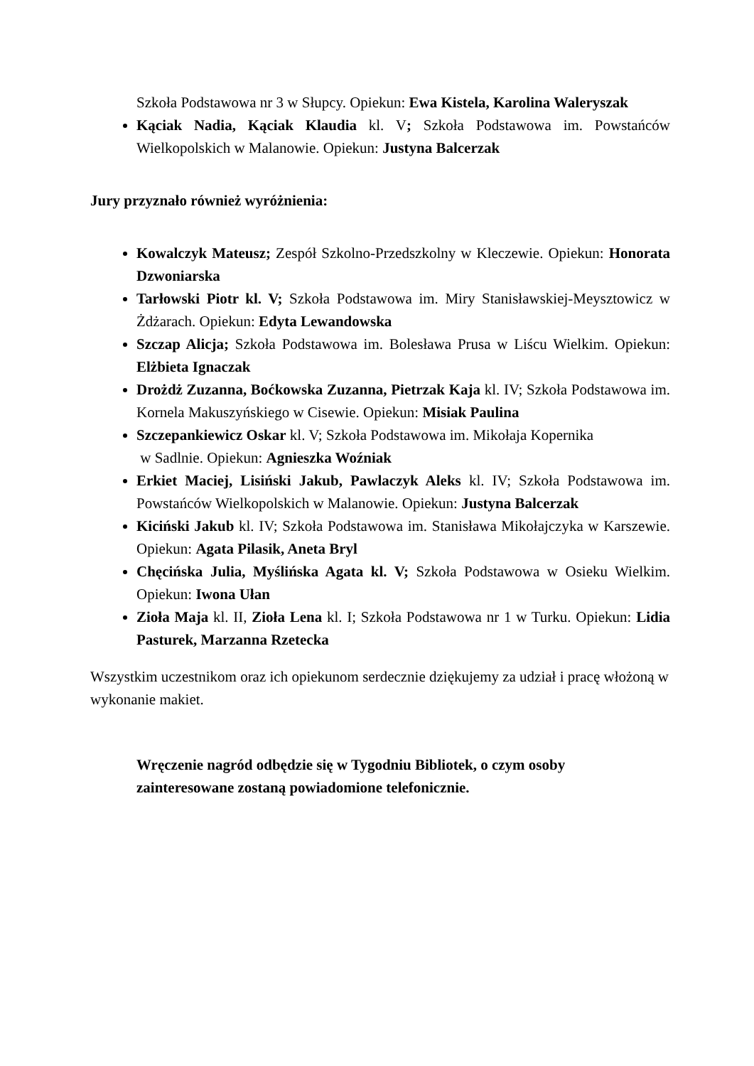Szkoła Podstawowa nr 3 w Słupcy. Opiekun: Ewa Kistela, Karolina Waleryszak
Kąciak Nadia, Kąciak Klaudia kl. V; Szkoła Podstawowa im. Powstańców Wielkopolskich w Malanowie. Opiekun: Justyna Balcerzak
Jury przyznało również wyróżnienia:
Kowalczyk Mateusz; Zespół Szkolno-Przedszkolny w Kleczewie. Opiekun: Honorata Dzwoniarska
Tarłowski Piotr kl. V; Szkoła Podstawowa im. Miry Stanisławskiej-Meysztowicz w Żdżarach. Opiekun: Edyta Lewandowska
Szczap Alicja; Szkoła Podstawowa im. Bolesława Prusa w Liścu Wielkim. Opiekun: Elżbieta Ignaczak
Drożdż Zuzanna, Boćkowska Zuzanna, Pietrzak Kaja kl. IV; Szkoła Podstawowa im. Kornela Makuszyńskiego w Cisewie. Opiekun: Misiak Paulina
Szczepankiewicz Oskar kl. V; Szkoła Podstawowa im. Mikołaja Kopernika
w Sadlnie. Opiekun: Agnieszka Woźniak
Erkiet Maciej, Lisiński Jakub, Pawlaczyk Aleks kl. IV; Szkoła Podstawowa im. Powstańców Wielkopolskich w Malanowie. Opiekun: Justyna Balcerzak
Kiciński Jakub kl. IV; Szkoła Podstawowa im. Stanisława Mikołajczyka w Karszewie. Opiekun: Agata Pilasik, Aneta Bryl
Chęcińska Julia, Myślińska Agata kl. V; Szkoła Podstawowa w Osieku Wielkim. Opiekun: Iwona Ułan
Zioła Maja kl. II, Zioła Lena kl. I; Szkoła Podstawowa nr 1 w Turku. Opiekun: Lidia Pasturek, Marzanna Rzetecka
Wszystkim uczestnikom oraz ich opiekunom serdecznie dziękujemy za udział i pracę włożoną w wykonanie makiet.
Wręczenie nagród odbędzie się w Tygodniu Bibliotek, o czym osoby
zainteresowane zostaną powiadomione telefonicznie.